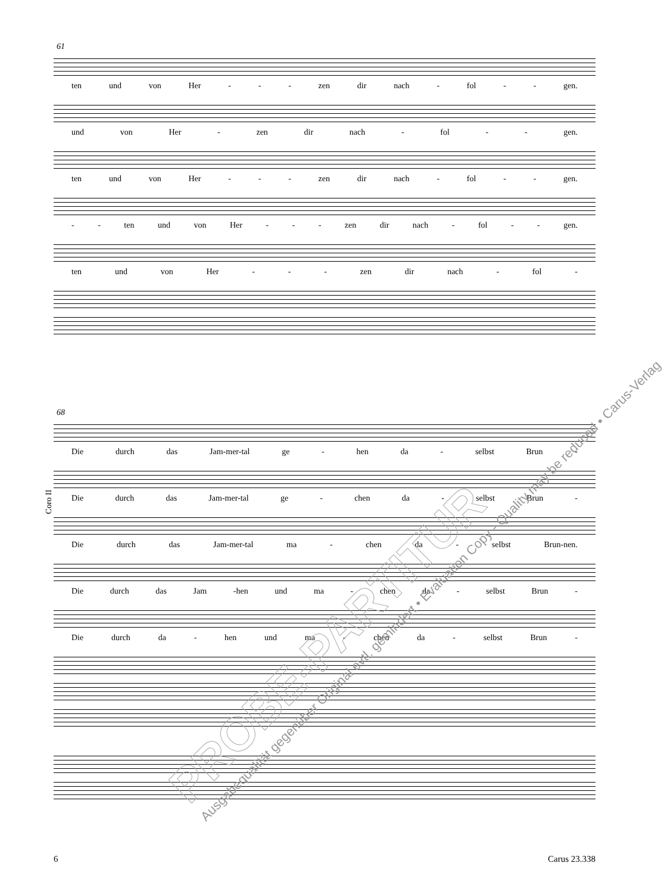61
ten und von Her - - - zen dir nach - fol - - gen.
und von Her - zen dir nach - fol - - gen.
ten und von Her - - - zen dir nach - fol - - gen.
- - ten und von Her - - - zen dir nach - fol - - gen.
ten und von Her - - - zen dir nach - fol -
Coro II
68
Die durch das Jam-mer-tal ge - hen da - selbst Brun -
Die durch das Jam-mer-tal ge - chen da - selbst Brun -
Die durch das Jam-mer-tal ma - chen da - selbst Brun-nen.
Die durch das Jam -hen und ma - chen da - selbst Brun -
Die durch da - hen und ma - chen da - selbst Brun -
PROBE-PARTITUR
Ausgabequalität gegenüber Original evtl. gemindert • Evaluation Copy - Quality may be reduced • Carus-Verlag
6 Carus 23.338